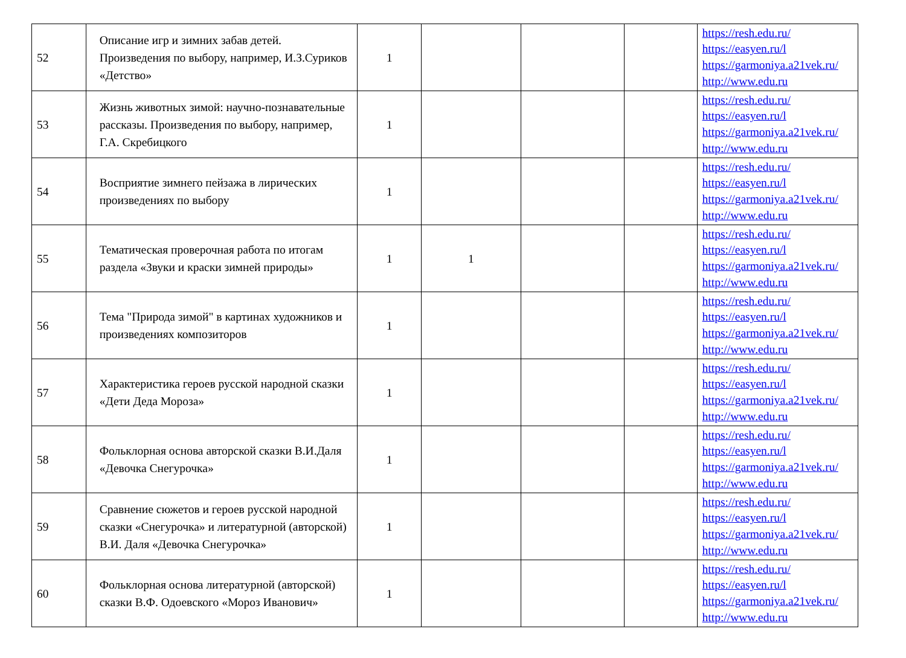| 52 | Описание игр и зимних забав детей. Произведения по выбору, например, И.З.Суриков «Детство» | 1 | | | | https://resh.edu.ru/ https://easyen.ru/l https://garmoniya.a21vek.ru/ http://www.edu.ru |
| 53 | Жизнь животных зимой: научно-познавательные рассказы. Произведения по выбору, например, Г.А. Скребицкого | 1 | | | | https://resh.edu.ru/ https://easyen.ru/l https://garmoniya.a21vek.ru/ http://www.edu.ru |
| 54 | Восприятие зимнего пейзажа в лирических произведениях по выбору | 1 | | | | https://resh.edu.ru/ https://easyen.ru/l https://garmoniya.a21vek.ru/ http://www.edu.ru |
| 55 | Тематическая проверочная работа по итогам раздела «Звуки и краски зимней природы» | 1 | 1 | | | https://resh.edu.ru/ https://easyen.ru/l https://garmoniya.a21vek.ru/ http://www.edu.ru |
| 56 | Тема "Природа зимой" в картинах художников и произведениях композиторов | 1 | | | | https://resh.edu.ru/ https://easyen.ru/l https://garmoniya.a21vek.ru/ http://www.edu.ru |
| 57 | Характеристика героев русской народной сказки «Дети Деда Мороза» | 1 | | | | https://resh.edu.ru/ https://easyen.ru/l https://garmoniya.a21vek.ru/ http://www.edu.ru |
| 58 | Фольклорная основа авторской сказки В.И.Даля «Девочка Снегурочка» | 1 | | | | https://resh.edu.ru/ https://easyen.ru/l https://garmoniya.a21vek.ru/ http://www.edu.ru |
| 59 | Сравнение сюжетов и героев русской народной сказки «Снегурочка» и литературной (авторской) В.И. Даля «Девочка Снегурочка» | 1 | | | | https://resh.edu.ru/ https://easyen.ru/l https://garmoniya.a21vek.ru/ http://www.edu.ru |
| 60 | Фольклорная основа литературной (авторской) сказки В.Ф. Одоевского «Мороз Иванович» | 1 | | | | https://resh.edu.ru/ https://easyen.ru/l https://garmoniya.a21vek.ru/ http://www.edu.ru |